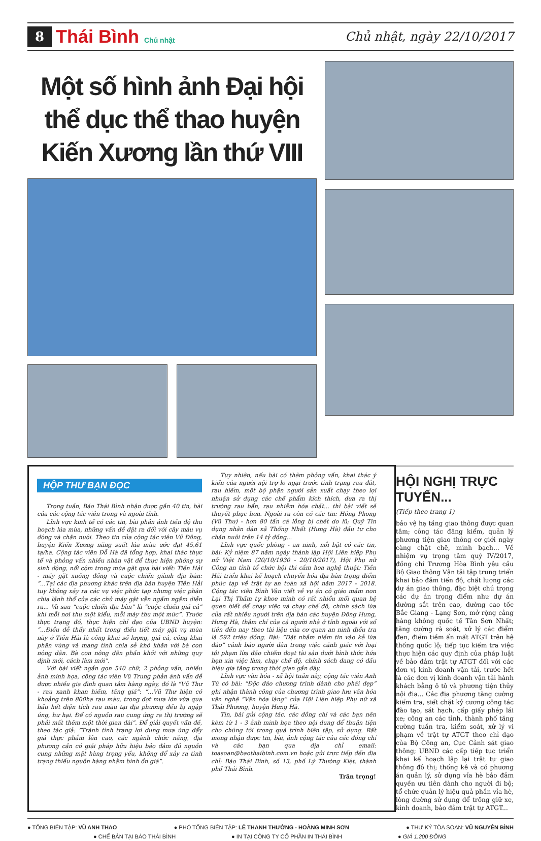8
Thái Bình Chủ nhật
Chủ nhật, ngày 22/10/2017
Một số hình ảnh Đại hội thể dục thể thao huyện Kiến Xương lần thứ VIII
HỘP THƯ BẠN ĐỌC
Trong tuần, Báo Thái Bình nhận được gần 40 tin, bài của các cộng tác viên trong và ngoài tỉnh.
Lĩnh vực kinh tế có các tin, bài phản ánh tiến độ thu hoạch lúa mùa, những vấn đề đặt ra đối với cây màu vụ đông và chăn nuôi. Theo tin của cộng tác viên Vũ Đông, huyện Kiến Xương năng suất lúa mùa ước đạt 45,61 tạ/ha. Cộng tác viên Đỗ Hà đã tổng hợp, khai thác thực tế và phỏng vấn nhiều nhân vật để thực hiện phóng sự sinh động, nổi cộm trong mùa gặt qua bài viết: Tiền Hải - máy gặt xuống đồng và cuộc chiến giành địa bàn: “...Tại các địa phương khác trên địa bàn huyện Tiền Hải tuy không xảy ra các vụ việc phức tạp nhưng việc phân chia lãnh thổ của các chủ máy gặt vẫn ngấm ngầm diễn ra... Và sau “cuộc chiến địa bàn” là “cuộc chiến giá cả” khi mỗi nơi thu một kiểu, mỗi máy thu một mức”. Trước thực trạng đó, thực hiện chỉ đạo của UBND huyện: “...Điều dễ thấy nhất trong điều tiết máy gặt vụ mùa này ở Tiền Hải là công khai số lượng, giá cả, công khai phân vùng và mang tính chia sẻ khó khăn với bà con nông dân. Bà con nông dân phấn khởi với những quy định mới, cách làm mới”.
Với bài viết ngắn gọn 540 chữ, 2 phỏng vấn, nhiều ảnh minh họa, cộng tác viên Vũ Trung phản ánh vấn đề được nhiều gia đình quan tâm hàng ngày, đó là “Vũ Thư - rau xanh khan hiếm, tăng giá”: “...Vũ Thư hiện có khoảng trên 800ha rau màu, trong đợt mưa lớn vừa qua hầu hết diện tích rau màu tại địa phương đều bị ngập úng, hư hại. Để có nguồn rau cung ứng ra thị trường sẽ phải mất thêm một thời gian dài”. Để giải quyết vấn đề, theo tác giả: “Tránh tình trạng lợi dụng mưa úng đẩy giá thực phẩm lên cao, các ngành chức năng, địa phương cần có giải pháp hữu hiệu bảo đảm đủ nguồn cung những mặt hàng trọng yếu, không để xảy ra tình trạng thiếu nguồn hàng nhằm bình ổn giá”.
Tuy nhiên, nếu bài có thêm phỏng vấn, khai thác ý kiến của người nội trợ lo ngại trước tình trạng rau đắt, rau hiếm, một bộ phận người sản xuất chạy theo lợi nhuận sử dụng các chế phẩm kích thích, đưa ra thị trường rau bẩn, rau nhiễm hóa chất... thì bài viết sẽ thuyết phục hơn. Ngoài ra còn có các tin: Hồng Phong (Vũ Thư) - hơn 80 tấn cá lồng bị chết do lũ; Quỹ Tín dụng nhân dân xã Thống Nhất (Hưng Hà) đầu tư cho chăn nuôi trên 14 tỷ đồng...
Lĩnh vực quốc phòng - an ninh, nổi bật có các tin, bài: Kỷ niệm 87 năm ngày thành lập Hội Liên hiệp Phụ nữ Việt Nam (20/10/1930 - 20/10/2017), Hội Phụ nữ Công an tỉnh tổ chức hội thi cắm hoa nghệ thuật; Tiền Hải triển khai kế hoạch chuyển hóa địa bàn trọng điểm phức tạp về trật tự an toàn xã hội năm 2017 - 2018. Cộng tác viên Bình Vân viết về vụ án cô giáo mầm non Lại Thị Thấm tự khoe mình có rất nhiều mối quan hệ quen biết để chạy việc và chạy chế độ, chính sách lừa của rất nhiều người trên địa bàn các huyện Đông Hưng, Hưng Hà, thậm chí của cả người nhà ở tỉnh ngoài với số tiền đến nay theo tài liệu của cơ quan an ninh điều tra là 592 triệu đồng. Bài: “Đặt nhầm niềm tin vào kẻ lừa đảo” cảnh báo người dân trong việc cảnh giác với loại tội phạm lừa đảo chiếm đoạt tài sản dưới hình thức hứa hẹn xin việc làm, chạy chế độ, chính sách đang có dấu hiệu gia tăng trong thời gian gần đây.
Lĩnh vực văn hóa - xã hội tuần này, cộng tác viên Anh Tú có bài: “Độc đáo chương trình dành cho phái đẹp” ghi nhận thành công của chương trình giao lưu văn hóa văn nghệ “Văn hóa làng” của Hội Liên hiệp Phụ nữ xã Thái Phương, huyện Hưng Hà.
Tin, bài gửi cộng tác, các đồng chí và các bạn nên kèm từ 1 - 3 ảnh minh họa theo nội dung để thuận tiện cho chúng tôi trong quá trình biên tập, sử dụng. Rất mong nhận được tin, bài, ảnh cộng tác của các đồng chí và các bạn qua địa chỉ email: toasoan@baothaibinh.com.vn hoặc gửi trực tiếp đến địa chỉ: Báo Thái Bình, số 13, phố Lý Thường Kiệt, thành phố Thái Bình.
Trân trọng!
HỘI NGHỊ TRỰC TUYẾN...
(Tiếp theo trang 1)
bảo vệ hạ tầng giao thông được quan tâm; công tác đăng kiểm, quản lý phương tiện giao thông cơ giới ngày càng chặt chẽ, minh bạch... Về nhiệm vụ trọng tâm quý IV/2017, đồng chí Trương Hòa Bình yêu cầu Bộ Giao thông Vận tải tập trung triển khai bảo đảm tiến độ, chất lượng các dự án giao thông, đặc biệt chú trọng các dự án trọng điểm như dự án đường sắt trên cao, đường cao tốc Bắc Giang - Lạng Sơn, mở rộng cảng hàng không quốc tế Tân Sơn Nhất; tăng cường rà soát, xử lý các điểm đen, điểm tiềm ẩn mất ATGT trên hệ thống quốc lộ; tiếp tục kiểm tra việc thực hiện các quy định của pháp luật về bảo đảm trật tự ATGT đối với các đơn vị kinh doanh vận tải, trước hết là các đơn vị kinh doanh vận tải hành khách bằng ô tô và phương tiện thủy nội địa... Các địa phương tăng cường kiểm tra, siết chặt kỷ cương công tác đào tạo, sát hạch, cấp giấy phép lái xe; công an các tỉnh, thành phố tăng cường tuần tra, kiểm soát, xử lý vi phạm về trật tự ATGT theo chỉ đạo của Bộ Công an, Cục Cảnh sát giao thông; UBND các cấp tiếp tục triển khai kế hoạch lập lại trật tự giao thông đô thị; thống kê và có phương án quản lý, sử dụng vỉa hè bảo đảm quyền ưu tiên dành cho người đi bộ; tổ chức quản lý hiệu quả phần vỉa hè, lòng đường sử dụng để trông giữ xe, kinh doanh, bảo đảm trật tự ATGT...
● TỔNG BIÊN TẬP: VŨ ANH THAO ● PHÓ TỔNG BIÊN TẬP: LÊ THANH THƯỞNG - HOÀNG MINH SƠN ● THƯ KÝ TÒA SOẠN: VŨ NGUYÊN BÌNH
● CHẾ BẢN TẠI BÁO THÁI BÌNH ● IN TẠI CÔNG TY CỔ PHẦN IN THÁI BÌNH ● GIÁ 1.200 ĐỒNG